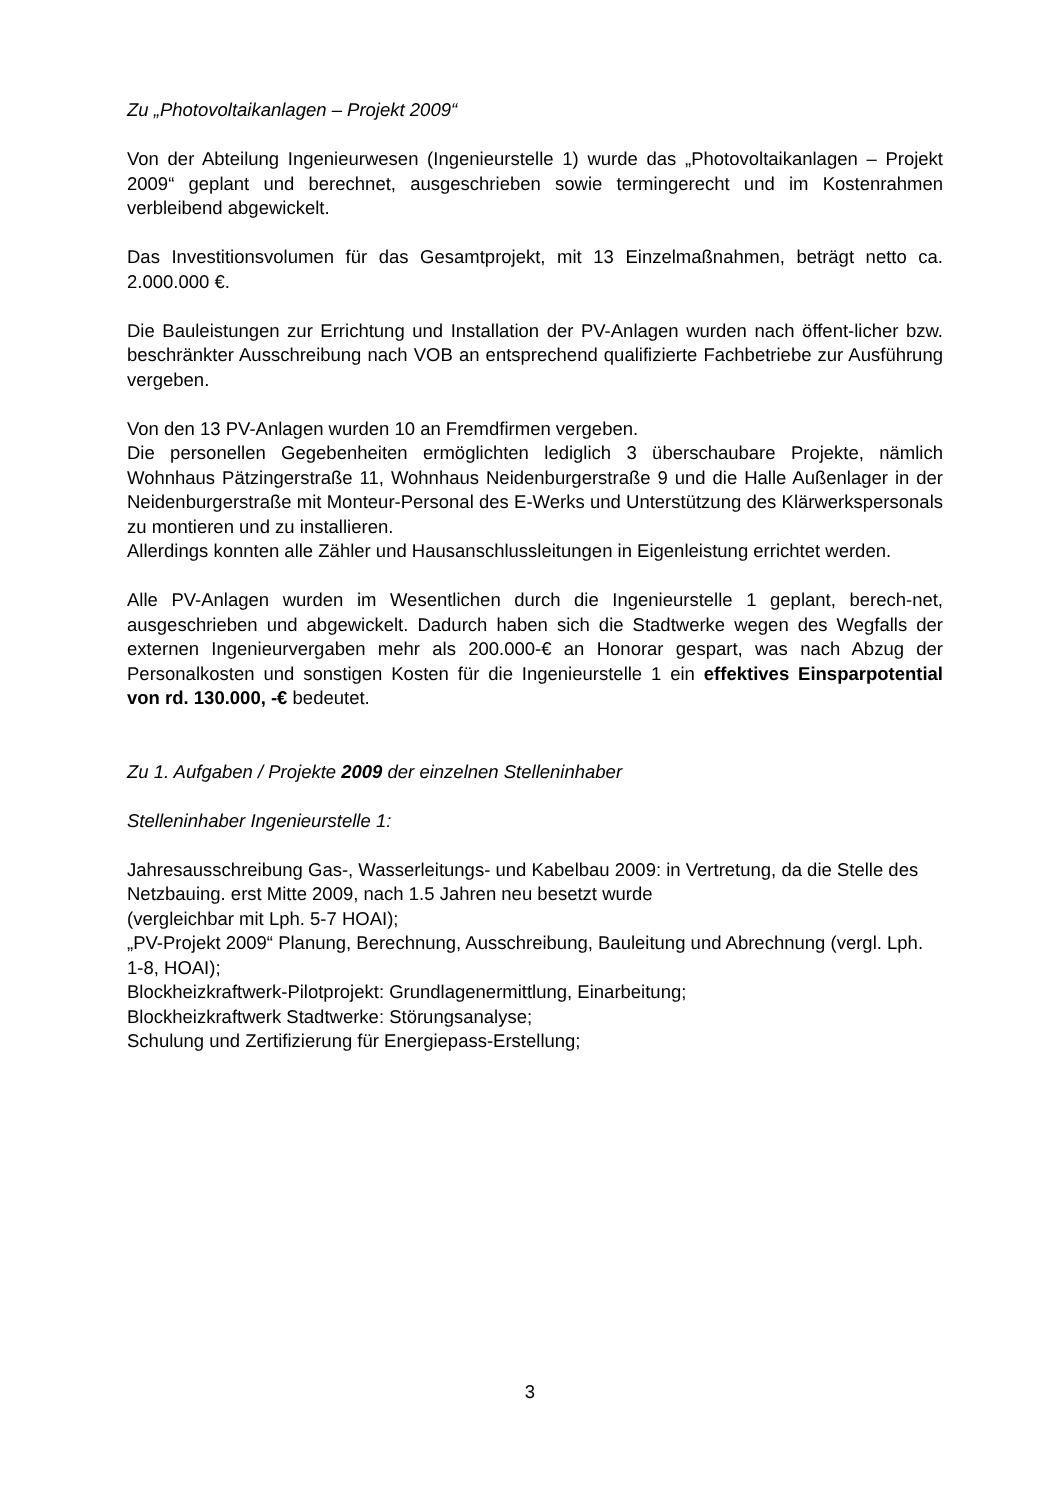Zu „Photovoltaikanlagen – Projekt 2009“
Von der Abteilung Ingenieurwesen (Ingenieurstelle 1) wurde das „Photovoltaikanlagen – Projekt 2009“ geplant und berechnet, ausgeschrieben sowie termingerecht und im Kostenrahmen verbleibend abgewickelt.
Das Investitionsvolumen für das Gesamtprojekt, mit 13 Einzelmaßnahmen, beträgt netto ca. 2.000.000 €.
Die Bauleistungen zur Errichtung und Installation der PV-Anlagen wurden nach öffent-licher bzw. beschränkter Ausschreibung nach VOB an entsprechend qualifizierte Fachbetriebe zur Ausführung vergeben.
Von den 13 PV-Anlagen wurden 10 an Fremdfirmen vergeben.
Die personellen Gegebenheiten ermöglichten lediglich 3 überschaubare Projekte, nämlich Wohnhaus Pätzingerstraße 11, Wohnhaus Neidenburgerstraße 9 und die Halle Außenlager in der Neidenburgerstraße mit Monteur-Personal des E-Werks und Unterstützung des Klärwerkspersonals zu montieren und zu installieren.
Allerdings konnten alle Zähler und Hausanschlussleitungen in Eigenleistung errichtet werden.
Alle PV-Anlagen wurden im Wesentlichen durch die Ingenieurstelle 1 geplant, berech-net, ausgeschrieben und abgewickelt. Dadurch haben sich die Stadtwerke wegen des Wegfalls der externen Ingenieurvergaben mehr als 200.000-€ an Honorar gespart, was nach Abzug der Personalkosten und sonstigen Kosten für die Ingenieurstelle 1 ein effektives Einsparpotential von rd. 130.000, -€ bedeutet.
Zu 1. Aufgaben / Projekte 2009 der einzelnen Stelleninhaber
Stelleninhaber Ingenieurstelle 1:
Jahresausschreibung Gas-, Wasserleitungs- und Kabelbau 2009: in Vertretung, da die Stelle des Netzbauing. erst Mitte 2009, nach 1.5 Jahren neu besetzt wurde
(vergleichbar mit Lph. 5-7 HOAI);
„PV-Projekt 2009“ Planung, Berechnung, Ausschreibung, Bauleitung und Abrechnung (vergl. Lph. 1-8, HOAI);
Blockheizkraftwerk-Pilotprojekt: Grundlagenermittlung, Einarbeitung;
Blockheizkraftwerk Stadtwerke: Störungsanalyse;
Schulung und Zertifizierung für Energiepass-Erstellung;
3